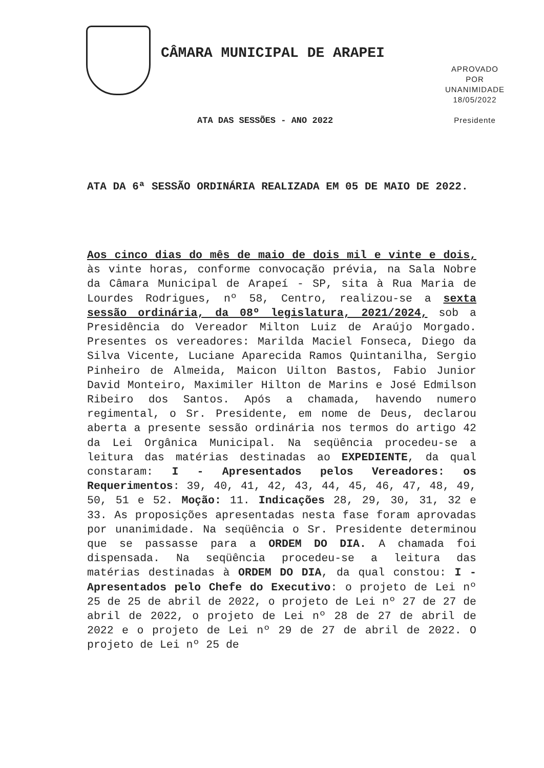CÂMARA MUNICIPAL DE ARAPEI
APROVADO
POR
UNANIMIDADE
18/05/2022
Presidente
ATA DAS SESSÕES - ANO 2022
ATA DA 6ª SESSÃO ORDINÁRIA REALIZADA EM 05 DE MAIO DE 2022.
Aos cinco dias do mês de maio de dois mil e vinte e dois, às vinte horas, conforme convocação prévia, na Sala Nobre da Câmara Municipal de Arapeí - SP, sita à Rua Maria de Lourdes Rodrigues, nº 58, Centro, realizou-se a sexta sessão ordinária, da 08º legislatura, 2021/2024, sob a Presidência do Vereador Milton Luiz de Araújo Morgado. Presentes os vereadores: Marilda Maciel Fonseca, Diego da Silva Vicente, Luciane Aparecida Ramos Quintanilha, Sergio Pinheiro de Almeida, Maicon Uilton Bastos, Fabio Junior David Monteiro, Maximiler Hilton de Marins e José Edmilson Ribeiro dos Santos. Após a chamada, havendo numero regimental, o Sr. Presidente, em nome de Deus, declarou aberta a presente sessão ordinária nos termos do artigo 42 da Lei Orgânica Municipal. Na seqüência procedeu-se a leitura das matérias destinadas ao EXPEDIENTE, da qual constaram: I - Apresentados pelos Vereadores: os Requerimentos: 39, 40, 41, 42, 43, 44, 45, 46, 47, 48, 49, 50, 51 e 52. Moção: 11. Indicações 28, 29, 30, 31, 32 e 33. As proposições apresentadas nesta fase foram aprovadas por unanimidade. Na seqüência o Sr. Presidente determinou que se passasse para a ORDEM DO DIA. A chamada foi dispensada. Na seqüência procedeu-se a leitura das matérias destinadas à ORDEM DO DIA, da qual constou: I - Apresentados pelo Chefe do Executivo: o projeto de Lei nº 25 de 25 de abril de 2022, o projeto de Lei nº 27 de 27 de abril de 2022, o projeto de Lei nº 28 de 27 de abril de 2022 e o projeto de Lei nº 29 de 27 de abril de 2022. O projeto de Lei nº 25 de